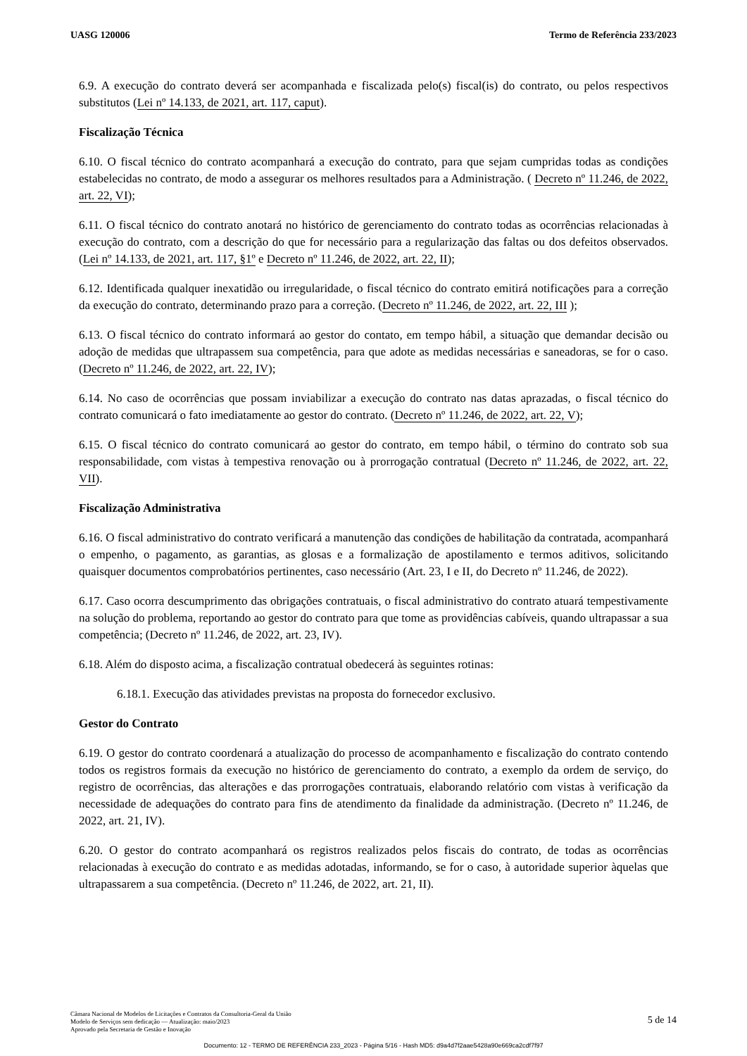UASG 120006 Termo de Referência 233/2023
6.9. A execução do contrato deverá ser acompanhada e fiscalizada pelo(s) fiscal(is) do contrato, ou pelos respectivos substitutos (Lei nº 14.133, de 2021, art. 117, caput).
Fiscalização Técnica
6.10. O fiscal técnico do contrato acompanhará a execução do contrato, para que sejam cumpridas todas as condições estabelecidas no contrato, de modo a assegurar os melhores resultados para a Administração. ( Decreto nº 11.246, de 2022, art. 22, VI);
6.11. O fiscal técnico do contrato anotará no histórico de gerenciamento do contrato todas as ocorrências relacionadas à execução do contrato, com a descrição do que for necessário para a regularização das faltas ou dos defeitos observados. (Lei nº 14.133, de 2021, art. 117, §1º e Decreto nº 11.246, de 2022, art. 22, II);
6.12. Identificada qualquer inexatidão ou irregularidade, o fiscal técnico do contrato emitirá notificações para a correção da execução do contrato, determinando prazo para a correção. (Decreto nº 11.246, de 2022, art. 22, III );
6.13. O fiscal técnico do contrato informará ao gestor do contato, em tempo hábil, a situação que demandar decisão ou adoção de medidas que ultrapassem sua competência, para que adote as medidas necessárias e saneadoras, se for o caso. (Decreto nº 11.246, de 2022, art. 22, IV);
6.14. No caso de ocorrências que possam inviabilizar a execução do contrato nas datas aprazadas, o fiscal técnico do contrato comunicará o fato imediatamente ao gestor do contrato. (Decreto nº 11.246, de 2022, art. 22, V);
6.15. O fiscal técnico do contrato comunicará ao gestor do contrato, em tempo hábil, o término do contrato sob sua responsabilidade, com vistas à tempestiva renovação ou à prorrogação contratual (Decreto nº 11.246, de 2022, art. 22, VII).
Fiscalização Administrativa
6.16. O fiscal administrativo do contrato verificará a manutenção das condições de habilitação da contratada, acompanhará o empenho, o pagamento, as garantias, as glosas e a formalização de apostilamento e termos aditivos, solicitando quaisquer documentos comprobatórios pertinentes, caso necessário (Art. 23, I e II, do Decreto nº 11.246, de 2022).
6.17. Caso ocorra descumprimento das obrigações contratuais, o fiscal administrativo do contrato atuará tempestivamente na solução do problema, reportando ao gestor do contrato para que tome as providências cabíveis, quando ultrapassar a sua competência; (Decreto nº 11.246, de 2022, art. 23, IV).
6.18. Além do disposto acima, a fiscalização contratual obedecerá às seguintes rotinas:
6.18.1. Execução das atividades previstas na proposta do fornecedor exclusivo.
Gestor do Contrato
6.19. O gestor do contrato coordenará a atualização do processo de acompanhamento e fiscalização do contrato contendo todos os registros formais da execução no histórico de gerenciamento do contrato, a exemplo da ordem de serviço, do registro de ocorrências, das alterações e das prorrogações contratuais, elaborando relatório com vistas à verificação da necessidade de adequações do contrato para fins de atendimento da finalidade da administração. (Decreto nº 11.246, de 2022, art. 21, IV).
6.20. O gestor do contrato acompanhará os registros realizados pelos fiscais do contrato, de todas as ocorrências relacionadas à execução do contrato e as medidas adotadas, informando, se for o caso, à autoridade superior àquelas que ultrapassarem a sua competência. (Decreto nº 11.246, de 2022, art. 21, II).
Câmara Nacional de Modelos de Licitações e Contratos da Consultoria-Geral da União
Modelo de Serviços sem dedicação — Atualização: maio/2023
Aprovado pela Secretaria de Gestão e Inovação
5 de 14
Documento: 12 - TERMO DE REFERÊNCIA 233_2023 - Página 5/16 - Hash MD5: d9a4d7f2aae5428a90e669ca2cdf7f97